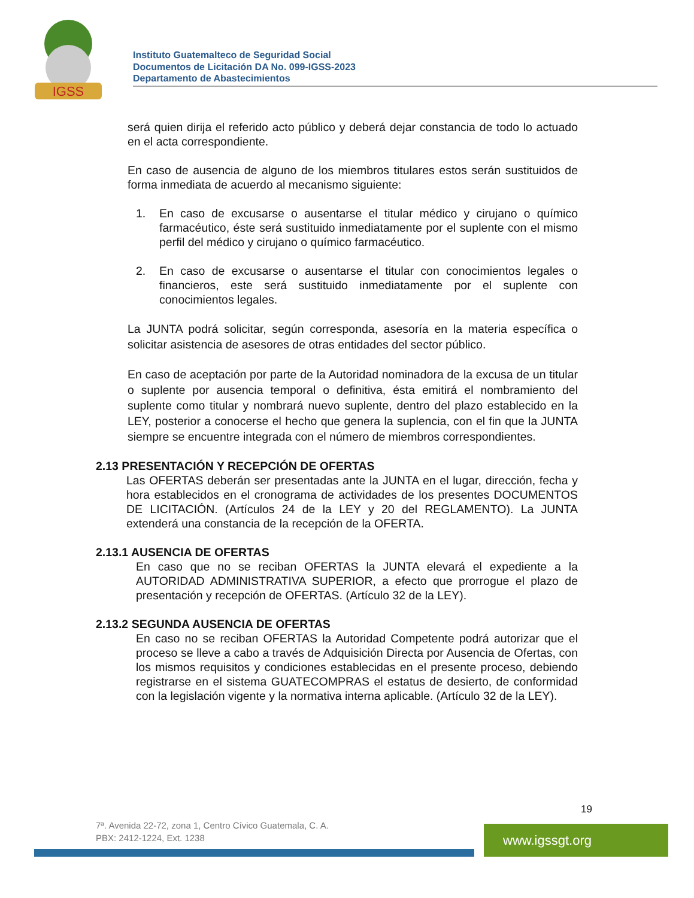IGSS
Instituto Guatemalteco de Seguridad Social
Documentos de Licitación DA No. 099-IGSS-2023
Departamento de Abastecimientos
será quien dirija el referido acto público y deberá dejar constancia de todo lo actuado en el acta correspondiente.
En caso de ausencia de alguno de los miembros titulares estos serán sustituidos de forma inmediata de acuerdo al mecanismo siguiente:
1. En caso de excusarse o ausentarse el titular médico y cirujano o químico farmacéutico, éste será sustituido inmediatamente por el suplente con el mismo perfil del médico y cirujano o químico farmacéutico.
2. En caso de excusarse o ausentarse el titular con conocimientos legales o financieros, este será sustituido inmediatamente por el suplente con conocimientos legales.
La JUNTA podrá solicitar, según corresponda, asesoría en la materia específica o solicitar asistencia de asesores de otras entidades del sector público.
En caso de aceptación por parte de la Autoridad nominadora de la excusa de un titular o suplente por ausencia temporal o definitiva, ésta emitirá el nombramiento del suplente como titular y nombrará nuevo suplente, dentro del plazo establecido en la LEY, posterior a conocerse el hecho que genera la suplencia, con el fin que la JUNTA siempre se encuentre integrada con el número de miembros correspondientes.
2.13 PRESENTACIÓN Y RECEPCIÓN DE OFERTAS
Las OFERTAS deberán ser presentadas ante la JUNTA en el lugar, dirección, fecha y hora establecidos en el cronograma de actividades de los presentes DOCUMENTOS DE LICITACIÓN. (Artículos 24 de la LEY y 20 del REGLAMENTO). La JUNTA extenderá una constancia de la recepción de la OFERTA.
2.13.1 AUSENCIA DE OFERTAS
En caso que no se reciban OFERTAS la JUNTA elevará el expediente a la AUTORIDAD ADMINISTRATIVA SUPERIOR, a efecto que prorrogue el plazo de presentación y recepción de OFERTAS. (Artículo 32 de la LEY).
2.13.2 SEGUNDA AUSENCIA DE OFERTAS
En caso no se reciban OFERTAS la Autoridad Competente podrá autorizar que el proceso se lleve a cabo a través de Adquisición Directa por Ausencia de Ofertas, con los mismos requisitos y condiciones establecidas en el presente proceso, debiendo registrarse en el sistema GUATECOMPRAS el estatus de desierto, de conformidad con la legislación vigente y la normativa interna aplicable. (Artículo 32 de la LEY).
19
7ª. Avenida 22-72, zona 1, Centro Cívico Guatemala, C. A.
PBX: 2412-1224, Ext. 1238
www.igssgt.org